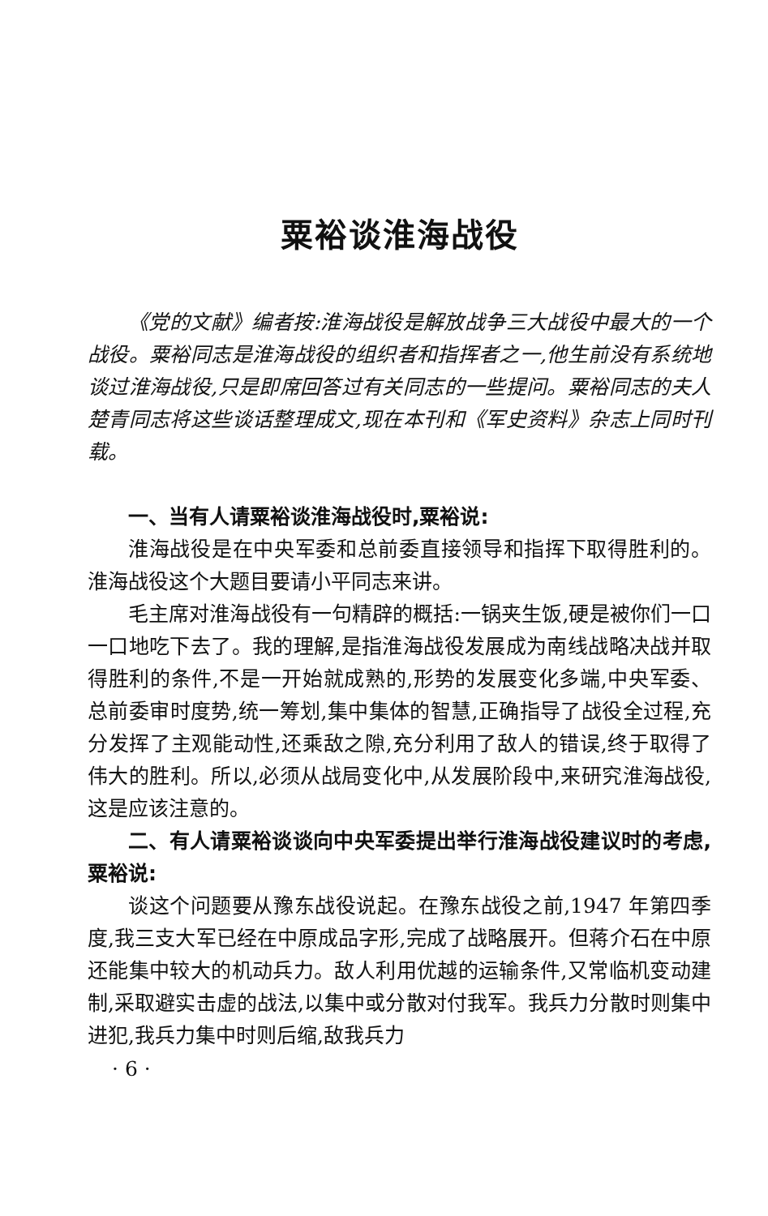粟裕谈淮海战役
《党的文献》编者按:淮海战役是解放战争三大战役中最大的一个战役。粟裕同志是淮海战役的组织者和指挥者之一,他生前没有系统地谈过淮海战役,只是即席回答过有关同志的一些提问。粟裕同志的夫人楚青同志将这些谈话整理成文,现在本刊和《军史资料》杂志上同时刊载。
一、当有人请粟裕谈淮海战役时,粟裕说:
淮海战役是在中央军委和总前委直接领导和指挥下取得胜利的。淮海战役这个大题目要请小平同志来讲。
毛主席对淮海战役有一句精辟的概括:一锅夹生饭,硬是被你们一口一口地吃下去了。我的理解,是指淮海战役发展成为南线战略决战并取得胜利的条件,不是一开始就成熟的,形势的发展变化多端,中央军委、总前委审时度势,统一筹划,集中集体的智慧,正确指导了战役全过程,充分发挥了主观能动性,还乘敌之隙,充分利用了敌人的错误,终于取得了伟大的胜利。所以,必须从战局变化中,从发展阶段中,来研究淮海战役,这是应该注意的。
二、有人请粟裕谈谈向中央军委提出举行淮海战役建议时的考虑,粟裕说:
谈这个问题要从豫东战役说起。在豫东战役之前,1947 年第四季度,我三支大军已经在中原成品字形,完成了战略展开。但蒋介石在中原还能集中较大的机动兵力。敌人利用优越的运输条件,又常临机变动建制,采取避实击虚的战法,以集中或分散对付我军。我兵力分散时则集中进犯,我兵力集中时则后缩,敌我兵力
· 6 ·